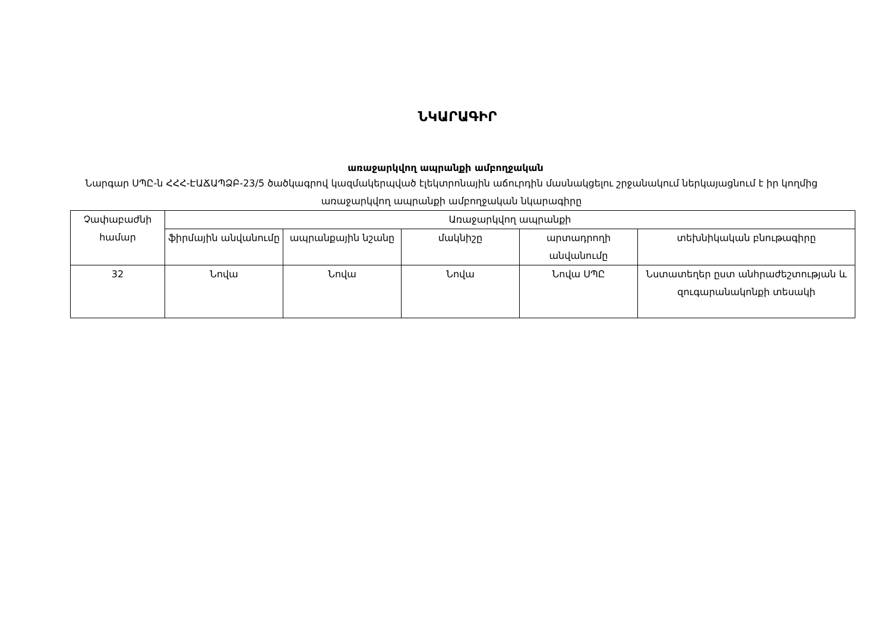ՆԿԱՐԱԳԻՐ
առաջարկվող ապրանքի ամբողջական
Նարգար ՍՊԸ-ն ՀՀՀ-ԷԱՃԱՊՁԲ-23/5 ծածկագրով կազմակերպված էլեկտրոնային աճուրդին մասնակցելու շրջանակում ներկայացնում է իր կողմից առաջարկվող ապրանքի ամբողջական նկարագիրը
| Չափաբաժնի համար | Առաջարկվող ապրանքի | | | | |
| --- | --- | --- | --- | --- | --- |
| | ֆիրմային անվանումը | ապրանքային նշանը | մակնիշը | արտադրողի անվանումը | տեխնիկական բնութագիրը |
| 32 | Նովա | Նովա | Նովա | Նովա ՍՊԸ | Նստատեղեր ըստ անհրաժեշտության և զուգարանակոնքի տեսակի |